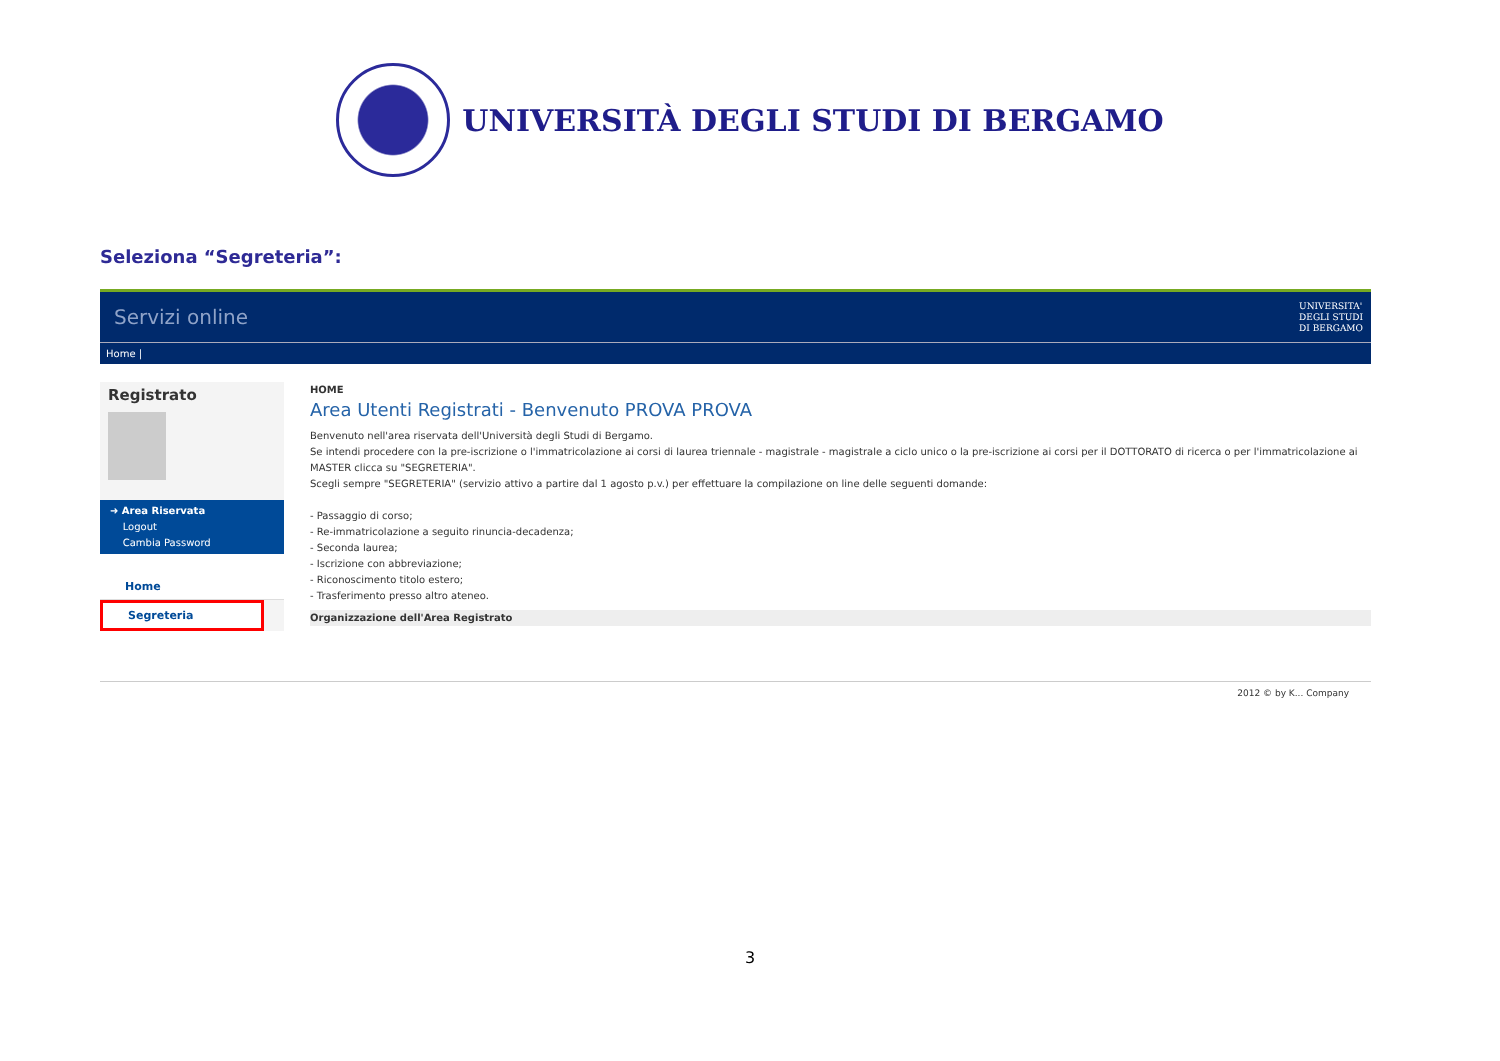UNIVERSITÀ DEGLI STUDI DI BERGAMO
Seleziona “Segreteria”:
Servizi online UNIVERSITA'
DEGLI STUDI
DI BERGAMO
Home |
Registrato
➜ Area Riservata
Logout
Cambia Password
Home
Segreteria
HOME
Area Utenti Registrati - Benvenuto PROVA PROVA
Benvenuto nell'area riservata dell'Università degli Studi di Bergamo.
Se intendi procedere con la pre-iscrizione o l'immatricolazione ai corsi di laurea triennale - magistrale - magistrale a ciclo unico o la pre-iscrizione ai corsi per il DOTTORATO di ricerca o per l'immatricolazione ai MASTER clicca su "SEGRETERIA".
Scegli sempre "SEGRETERIA" (servizio attivo a partire dal 1 agosto p.v.) per effettuare la compilazione on line delle seguenti domande:
- Passaggio di corso;
- Re-immatricolazione a seguito rinuncia-decadenza;
- Seconda laurea;
- Iscrizione con abbreviazione;
- Riconoscimento titolo estero;
- Trasferimento presso altro ateneo.
Organizzazione dell'Area Registrato
2012 © by K... Company
3